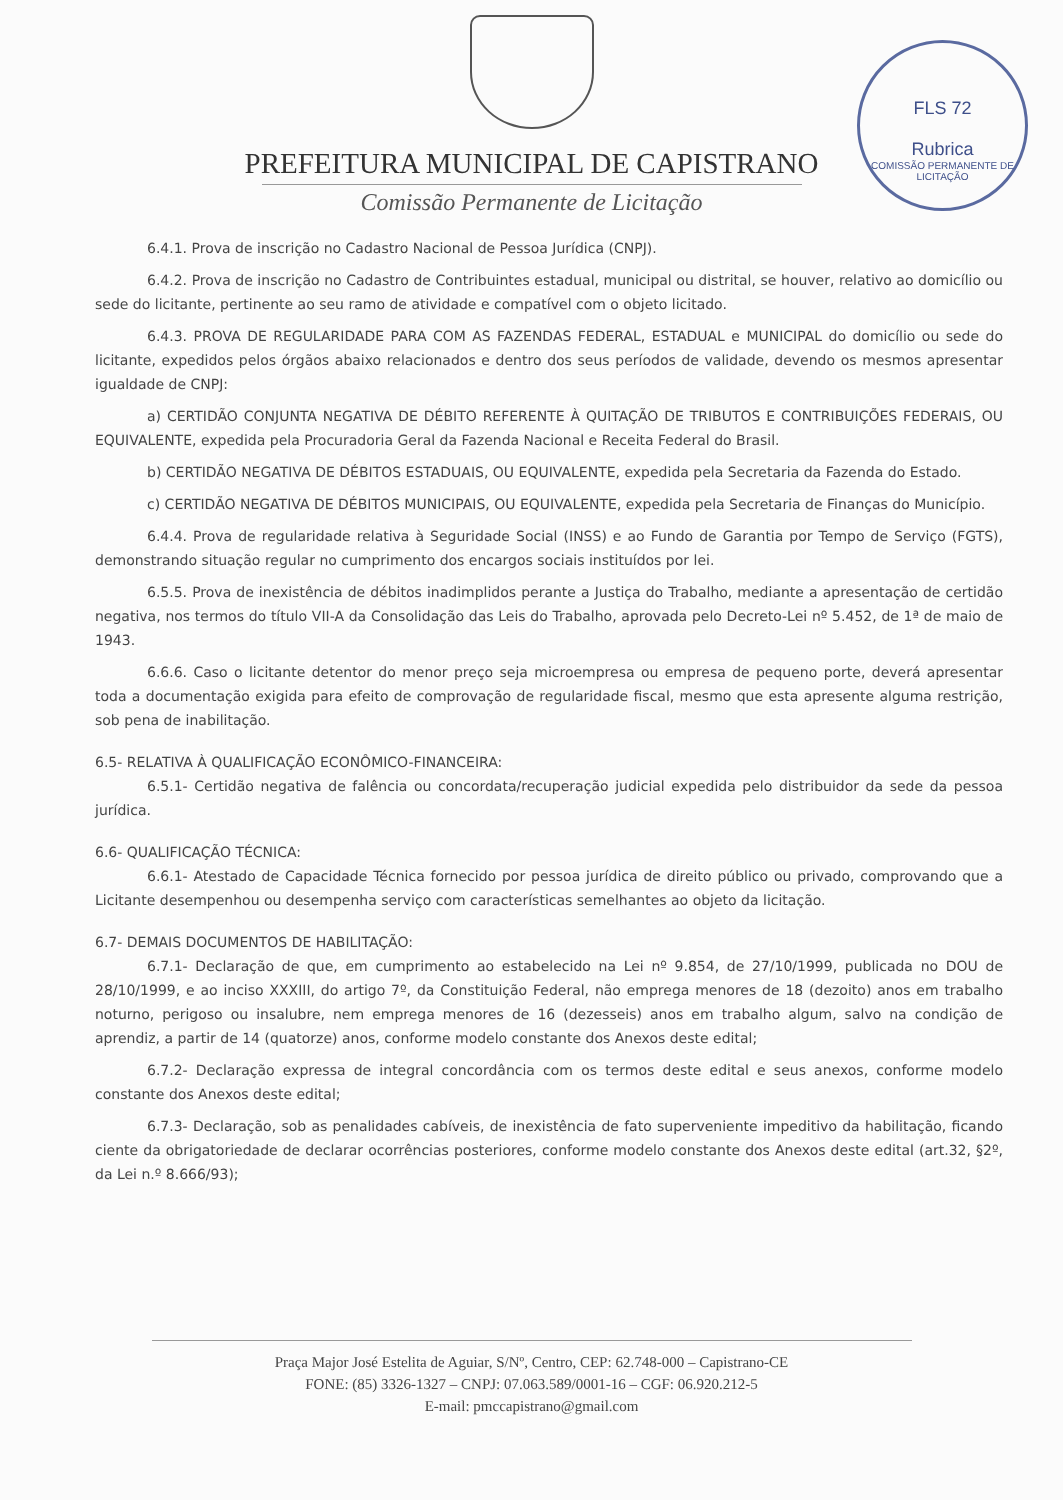FLS 72
Rubrica
COMISSÃO PERMANENTE DE LICITAÇÃO
PREFEITURA MUNICIPAL DE CAPISTRANO
Comissão Permanente de Licitação
6.4.1. Prova de inscrição no Cadastro Nacional de Pessoa Jurídica (CNPJ).
6.4.2. Prova de inscrição no Cadastro de Contribuintes estadual, municipal ou distrital, se houver, relativo ao domicílio ou sede do licitante, pertinente ao seu ramo de atividade e compatível com o objeto licitado.
6.4.3. PROVA DE REGULARIDADE PARA COM AS FAZENDAS FEDERAL, ESTADUAL e MUNICIPAL do domicílio ou sede do licitante, expedidos pelos órgãos abaixo relacionados e dentro dos seus períodos de validade, devendo os mesmos apresentar igualdade de CNPJ:
a) CERTIDÃO CONJUNTA NEGATIVA DE DÉBITO REFERENTE À QUITAÇÃO DE TRIBUTOS E CONTRIBUIÇÕES FEDERAIS, OU EQUIVALENTE, expedida pela Procuradoria Geral da Fazenda Nacional e Receita Federal do Brasil.
b) CERTIDÃO NEGATIVA DE DÉBITOS ESTADUAIS, OU EQUIVALENTE, expedida pela Secretaria da Fazenda do Estado.
c) CERTIDÃO NEGATIVA DE DÉBITOS MUNICIPAIS, OU EQUIVALENTE, expedida pela Secretaria de Finanças do Município.
6.4.4. Prova de regularidade relativa à Seguridade Social (INSS) e ao Fundo de Garantia por Tempo de Serviço (FGTS), demonstrando situação regular no cumprimento dos encargos sociais instituídos por lei.
6.5.5. Prova de inexistência de débitos inadimplidos perante a Justiça do Trabalho, mediante a apresentação de certidão negativa, nos termos do título VII-A da Consolidação das Leis do Trabalho, aprovada pelo Decreto-Lei nº 5.452, de 1ª de maio de 1943.
6.6.6. Caso o licitante detentor do menor preço seja microempresa ou empresa de pequeno porte, deverá apresentar toda a documentação exigida para efeito de comprovação de regularidade fiscal, mesmo que esta apresente alguma restrição, sob pena de inabilitação.
6.5- RELATIVA À QUALIFICAÇÃO ECONÔMICO-FINANCEIRA:
6.5.1- Certidão negativa de falência ou concordata/recuperação judicial expedida pelo distribuidor da sede da pessoa jurídica.
6.6- QUALIFICAÇÃO TÉCNICA:
6.6.1- Atestado de Capacidade Técnica fornecido por pessoa jurídica de direito público ou privado, comprovando que a Licitante desempenhou ou desempenha serviço com características semelhantes ao objeto da licitação.
6.7- DEMAIS DOCUMENTOS DE HABILITAÇÃO:
6.7.1- Declaração de que, em cumprimento ao estabelecido na Lei nº 9.854, de 27/10/1999, publicada no DOU de 28/10/1999, e ao inciso XXXIII, do artigo 7º, da Constituição Federal, não emprega menores de 18 (dezoito) anos em trabalho noturno, perigoso ou insalubre, nem emprega menores de 16 (dezesseis) anos em trabalho algum, salvo na condição de aprendiz, a partir de 14 (quatorze) anos, conforme modelo constante dos Anexos deste edital;
6.7.2- Declaração expressa de integral concordância com os termos deste edital e seus anexos, conforme modelo constante dos Anexos deste edital;
6.7.3- Declaração, sob as penalidades cabíveis, de inexistência de fato superveniente impeditivo da habilitação, ficando ciente da obrigatoriedade de declarar ocorrências posteriores, conforme modelo constante dos Anexos deste edital (art.32, §2º, da Lei n.º 8.666/93);
Praça Major José Estelita de Aguiar, S/Nº, Centro, CEP: 62.748-000 – Capistrano-CE
FONE: (85) 3326-1327 – CNPJ: 07.063.589/0001-16 – CGF: 06.920.212-5
E-mail: pmccapistrano@gmail.com